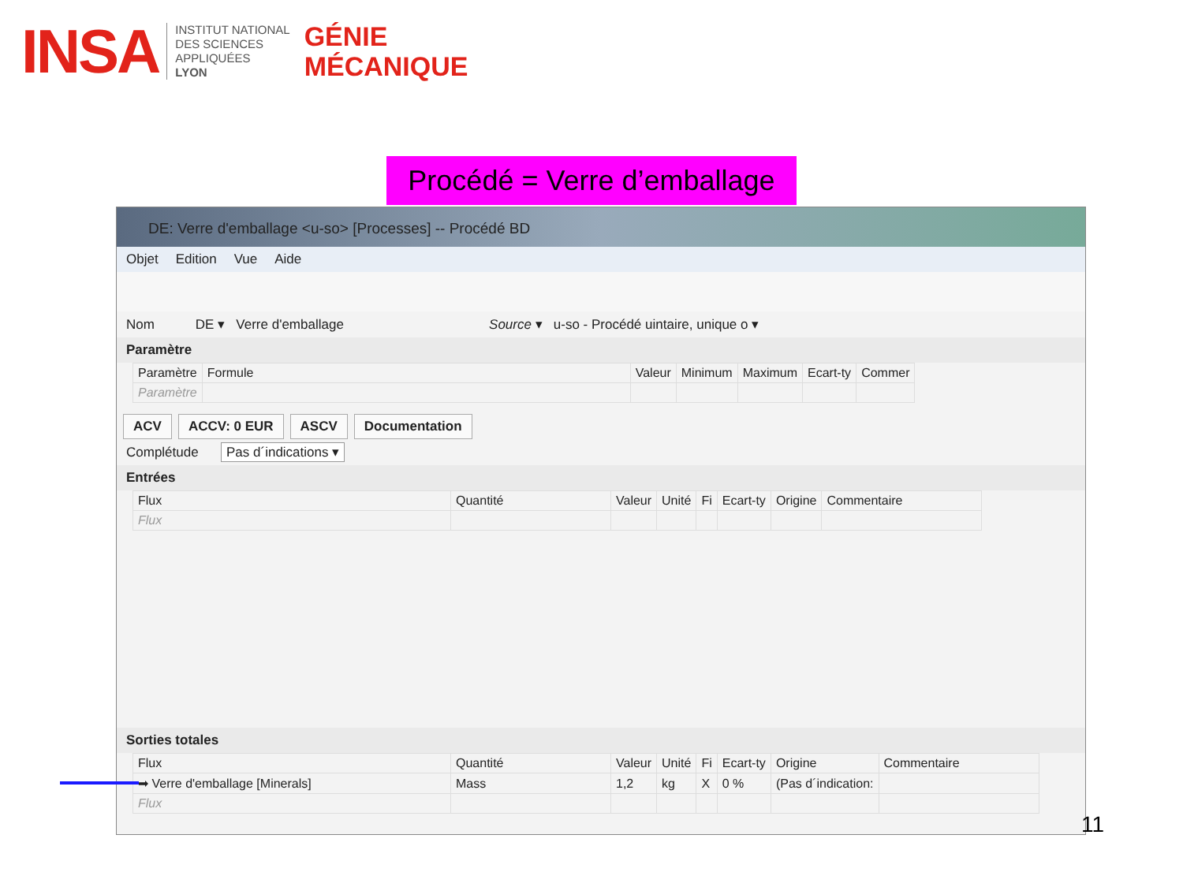INSA
INSTITUT NATIONAL
DES SCIENCES
APPLIQUÉES
LYON
GÉNIE
MÉCANIQUE
Procédé = Verre d’emballage
DE: Verre d'emballage <u-so> [Processes] -- Procédé BD
Objet Edition Vue Aide
Nom DE ▾ Verre d'emballage Source ▾ u-so - Procédé uintaire, unique o ▾
Paramètre
| Paramètre | Formule | Valeur | Minimum | Maximum | Ecart-ty | Commer |
| --- | --- | --- | --- | --- | --- | --- |
| Paramètre | | | | | | |
ACV ACCV: 0 EUR ASCV Documentation
Complétude Pas d´indications ▾
Entrées
| Flux | Quantité | Valeur | Unité | Fi | Ecart-ty | Origine | Commentaire |
| --- | --- | --- | --- | --- | --- | --- | --- |
| Flux | | | | | | | |
Sorties totales
| Flux | Quantité | Valeur | Unité | Fi | Ecart-ty | Origine | Commentaire |
| --- | --- | --- | --- | --- | --- | --- | --- |
| ➡ Verre d'emballage [Minerals] | Mass | 1,2 | kg | X | 0 % | (Pas d´indication: | |
| Flux | | | | | | | |
11